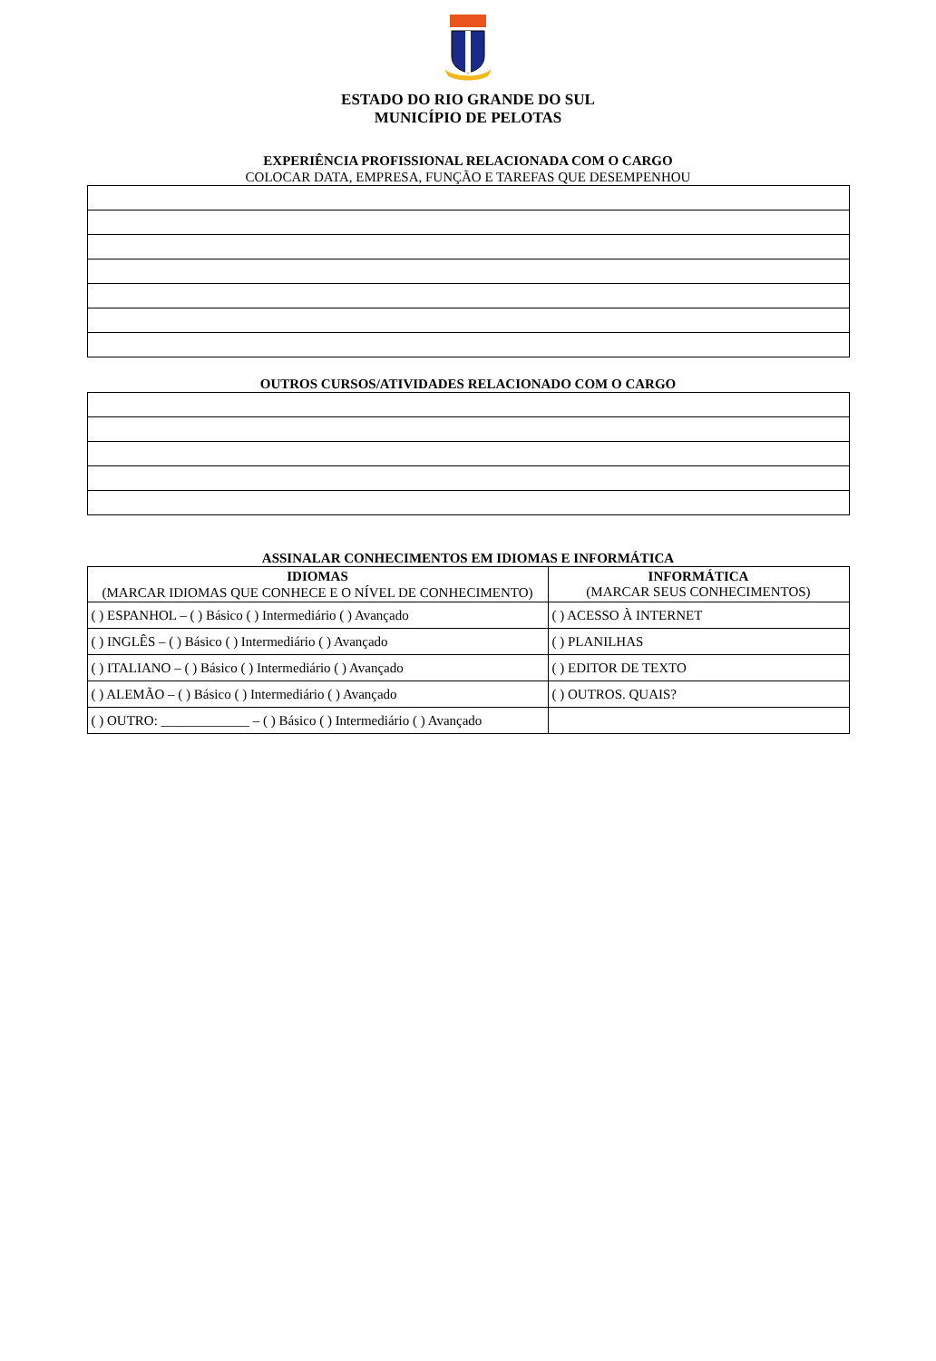ESTADO DO RIO GRANDE DO SUL
MUNICÍPIO DE PELOTAS
EXPERIÊNCIA PROFISSIONAL RELACIONADA COM O CARGO
COLOCAR DATA, EMPRESA, FUNÇÃO E TAREFAS QUE DESEMPENHOU
OUTROS CURSOS/ATIVIDADES RELACIONADO COM O CARGO
ASSINALAR CONHECIMENTOS EM IDIOMAS E INFORMÁTICA
| IDIOMAS (MARCAR IDIOMAS QUE CONHECE E O NÍVEL DE CONHECIMENTO) | INFORMÁTICA (MARCAR SEUS CONHECIMENTOS) |
| --- | --- |
| ( ) ESPANHOL – ( ) Básico ( ) Intermediário ( ) Avançado | ( ) ACESSO À INTERNET |
| ( ) INGLÊS – ( ) Básico ( ) Intermediário ( ) Avançado | ( ) PLANILHAS |
| ( ) ITALIANO – ( ) Básico ( ) Intermediário ( ) Avançado | ( ) EDITOR DE TEXTO |
| ( ) ALEMÃO – ( ) Básico ( ) Intermediário ( ) Avançado | ( ) OUTROS. QUAIS? |
| ( ) OUTRO: _____________ – ( ) Básico ( ) Intermediário ( ) Avançado | |